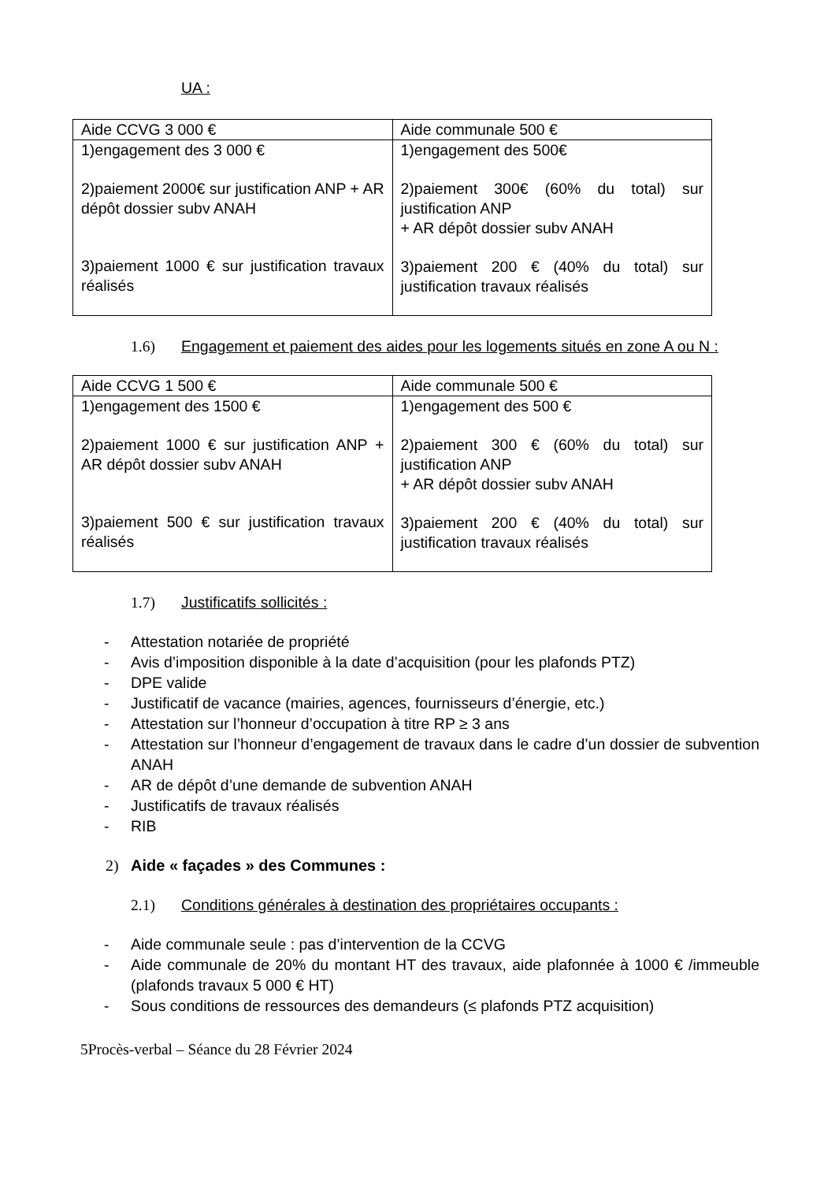UA :
| Aide CCVG 3 000 € | Aide communale 500 € |
| 1)engagement des 3 000 € 2)paiement 2000€ sur justification ANP + AR dépôt dossier subv ANAH 3)paiement 1000 € sur justification travaux réalisés | 1)engagement des 500€ 2)paiement 300€ (60% du total) sur justification ANP + AR dépôt dossier subv ANAH 3)paiement 200 € (40% du total) sur justification travaux réalisés |
1.6) Engagement et paiement des aides pour les logements situés en zone A ou N :
| Aide CCVG 1 500 € | Aide communale 500 € |
| 1)engagement des 1500 € 2)paiement 1000 € sur justification ANP + AR dépôt dossier subv ANAH 3)paiement 500 € sur justification travaux réalisés | 1)engagement des 500 € 2)paiement 300 € (60% du total) sur justification ANP + AR dépôt dossier subv ANAH 3)paiement 200 € (40% du total) sur justification travaux réalisés |
1.7) Justificatifs sollicités :
- Attestation notariée de propriété
- Avis d’imposition disponible à la date d’acquisition (pour les plafonds PTZ)
- DPE valide
- Justificatif de vacance (mairies, agences, fournisseurs d’énergie, etc.)
- Attestation sur l’honneur d’occupation à titre RP ≥ 3 ans
- Attestation sur l’honneur d’engagement de travaux dans le cadre d’un dossier de subvention ANAH
- AR de dépôt d’une demande de subvention ANAH
- Justificatifs de travaux réalisés
- RIB
2) Aide « façades » des Communes :
2.1) Conditions générales à destination des propriétaires occupants :
- Aide communale seule : pas d’intervention de la CCVG
- Aide communale de 20% du montant HT des travaux, aide plafonnée à 1000 € /immeuble (plafonds travaux 5 000 € HT)
- Sous conditions de ressources des demandeurs (≤ plafonds PTZ acquisition)
5Procès-verbal – Séance du 28 Février 2024